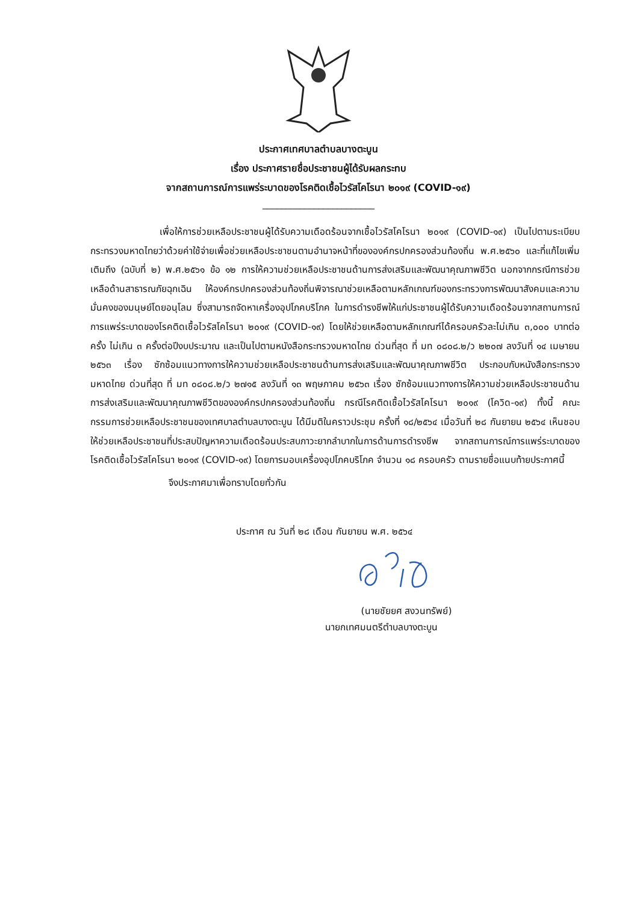ประกาศเทศบาลตำบลบางตะบูน
เรื่อง ประกาศรายชื่อประชาชนผู้ได้รับผลกระทบ
จากสถานการณ์การแพร่ระบาดของโรคติดเชื้อไวรัสโคโรนา ๒๐๑๙ (COVID-๑๙)
________________________
เพื่อให้การช่วยเหลือประชาชนผู้ได้รับความเดือดร้อนจากเชื้อไวรัสโคโรนา ๒๐๑๙ (COVID-๑๙) เป็นไปตามระเบียบกระทรวงมหาดไทยว่าด้วยค่าใช้จ่ายเพื่อช่วยเหลือประชาชนตามอำนาจหน้าที่ขององค์กรปกครองส่วนท้องถิ่น พ.ศ.๒๕๖๐ และที่แก้ไขเพิ่มเติมถึง (ฉบับที่ ๒) พ.ศ.๒๕๖๑ ข้อ ๑๒ การให้ความช่วยเหลือประชาชนด้านการส่งเสริมและพัฒนาคุณภาพชีวิต นอกจากกรณีการช่วยเหลือด้านสาธารณภัยฉุกเฉิน ให้องค์กรปกครองส่วนท้องถิ่นพิจารณาช่วยเหลือตามหลักเกณฑ์ของกระทรวงการพัฒนาสังคมและความมั่นคงของมนุษย์โดยอนุโลม ซึ่งสามารถจัดหาเครื่องอุปโภคบริโภค ในการดำรงชีพให้แก่ประชาชนผู้ได้รับความเดือดร้อนจากสถานการณ์การแพร่ระบาดของโรคติดเชื้อไวรัสโคโรนา ๒๐๑๙ (COVID-๑๙) โดยให้ช่วยเหลือตามหลักเกณฑ์ได้ครอบครัวละไม่เกิน ๓,๐๐๐ บาทต่อครั้ง ไม่เกิน ๓ ครั้งต่อปีงบประมาณ และเป็นไปตามหนังสือกระทรวงมหาดไทย ด่วนที่สุด ที่ มท ๐๘๐๘.๒/ว ๒๒๐๗ ลงวันที่ ๑๔ เมษายน ๒๕๖๓ เรื่อง ซักซ้อมแนวทางการให้ความช่วยเหลือประชาชนด้านการส่งเสริมและพัฒนาคุณภาพชีวิต ประกอบกับหนังสือกระทรวงมหาดไทย ด่วนที่สุด ที่ มท ๐๘๐๘.๒/ว ๒๗๑๕ ลงวันที่ ๑๓ พฤษภาคม ๒๕๖๓ เรื่อง ซักซ้อมแนวทางการให้ความช่วยเหลือประชาชนด้านการส่งเสริมและพัฒนาคุณภาพชีวิตขององค์กรปกครองส่วนท้องถิ่น กรณีโรคติดเชื้อไวรัสโคโรนา ๒๐๑๙ (โควิด-๑๙) ทั้งนี้ คณะกรรมการช่วยเหลือประชาชนของเทศบาลตำบลบางตะบูน ได้มีมติในคราวประชุม ครั้งที่ ๑๘/๒๕๖๔ เมื่อวันที่ ๒๘ กันยายน ๒๕๖๔ เห็นชอบให้ช่วยเหลือประชาชนที่ประสบปัญหาความเดือดร้อนประสบภาวะยากลำบากในการด้านการดำรงชีพ จากสถานการณ์การแพร่ระบาดของโรคติดเชื้อไวรัสโคโรนา ๒๐๑๙ (COVID-๑๙) โดยการมอบเครื่องอุปโภคบริโภค จำนวน ๑๘ ครอบครัว ตามรายชื่อแนบท้ายประกาศนี้
จึงประกาศมาเพื่อทราบโดยทั่วกัน
ประกาศ ณ วันที่ ๒๘ เดือน กันยายน พ.ศ. ๒๕๖๔
(นายชัยยศ สงวนทรัพย์)
นายกเทศมนตรีตำบลบางตะบูน